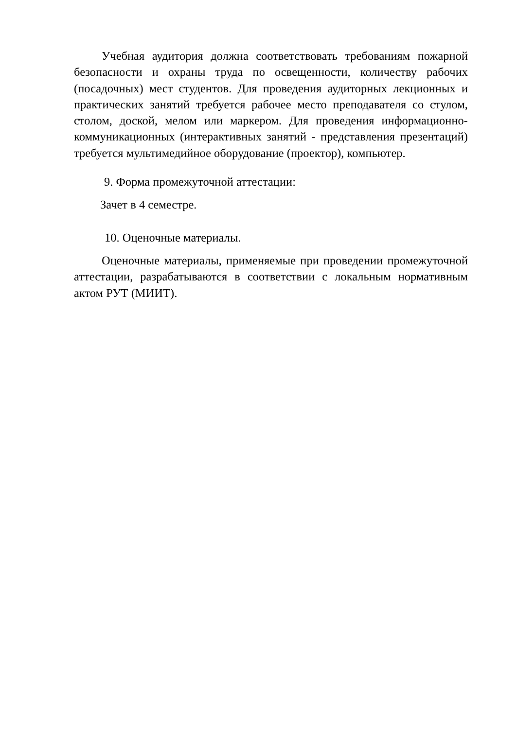Учебная аудитория должна соответствовать требованиям пожарной безопасности и охраны труда по освещенности, количеству рабочих (посадочных) мест студентов. Для проведения аудиторных лекционных и практических занятий требуется рабочее место преподавателя со стулом, столом, доской, мелом или маркером. Для проведения информационно-коммуникационных (интерактивных занятий - представления презентаций) требуется мультимедийное оборудование (проектор), компьютер.
9. Форма промежуточной аттестации:
Зачет в 4 семестре.
10. Оценочные материалы.
Оценочные материалы, применяемые при проведении промежуточной аттестации, разрабатываются в соответствии с локальным нормативным актом РУТ (МИИТ).